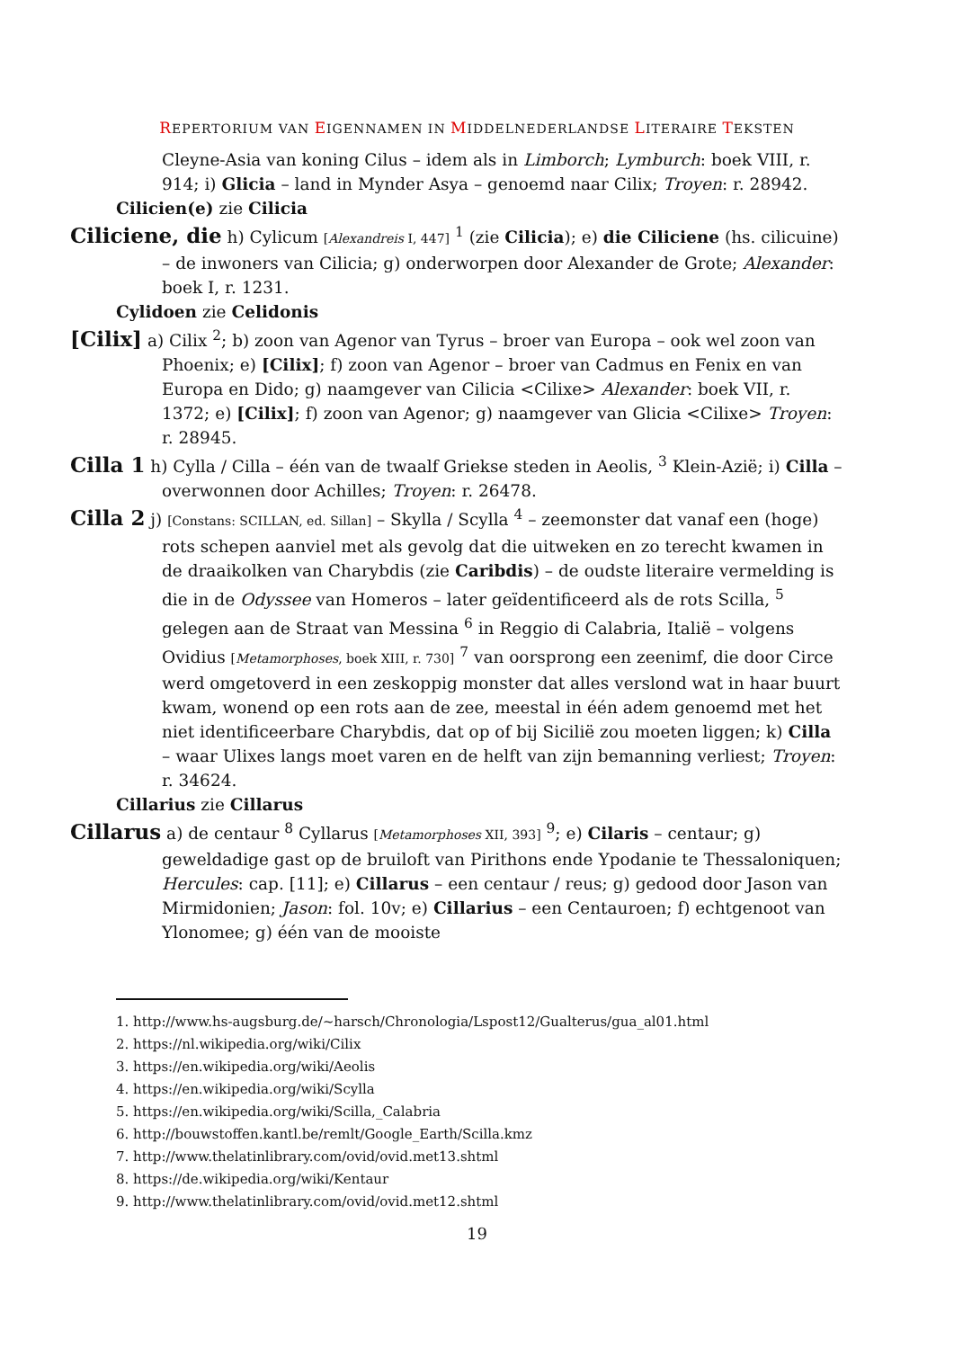REPERTORIUM VAN EIGENNAMEN IN MIDDELNEDERLANDSE LITERAIRE TEKSTEN
Cleyne-Asia van koning Cilus – idem als in Limborch; Lymburch: boek VIII, r. 914; i) Glicia – land in Mynder Asya – genoemd naar Cilix; Troyen: r. 28942.
Cilicien(e) zie Cilicia
Ciliciene, die h) Cylicum [Alexandreis I, 447] <sup>1</sup> (zie Cilicia); e) die Ciliciene (hs. cilicuine) – de inwoners van Cilicia; g) onderworpen door Alexander de Grote; Alexander: boek I, r. 1231.
Cylidoen zie Celidonis
[Cilix] a) Cilix <sup>2</sup>; b) zoon van Agenor van Tyrus – broer van Europa – ook wel zoon van Phoenix; e) [Cilix]; f) zoon van Agenor – broer van Cadmus en Fenix en van Europa en Dido; g) naamgever van Cilicia <Cilixe> Alexander: boek VII, r. 1372; e) [Cilix]; f) zoon van Agenor; g) naamgever van Glicia <Cilixe> Troyen: r. 28945.
Cilla 1 h) Cylla / Cilla – één van de twaalf Griekse steden in Aeolis, <sup>3</sup> Klein-Azië; i) Cilla – overwonnen door Achilles; Troyen: r. 26478.
Cilla 2 j) [Constans: SCILLAN, ed. Sillan] – Skylla / Scylla <sup>4</sup> – zeemonster dat vanaf een (hoge) rots schepen aanviel met als gevolg dat die uitweken en zo terecht kwamen in de draaikolken van Charybdis (zie Caribdis) – de oudste literaire vermelding is die in de Odyssee van Homeros – later geïdentificeerd als de rots Scilla, <sup>5</sup> gelegen aan de Straat van Messina <sup>6</sup> in Reggio di Calabria, Italië – volgens Ovidius [Metamorphoses, boek XIII, r. 730] <sup>7</sup> van oorsprong een zeenimf, die door Circe werd omgetoverd in een zeskoppig monster dat alles verslond wat in haar buurt kwam, wonend op een rots aan de zee, meestal in één adem genoemd met het niet identificeerbare Charybdis, dat op of bij Sicilië zou moeten liggen; k) Cilla – waar Ulixes langs moet varen en de helft van zijn bemanning verliest; Troyen: r. 34624.
Cillarius zie Cillarus
Cillarus a) de centaur <sup>8</sup> Cyllarus [Metamorphoses XII, 393] <sup>9</sup>; e) Cilaris – centaur; g) geweldadige gast op de bruiloft van Pirithons ende Ypodanie te Thessaloniquen; Hercules: cap. [11]; e) Cillarus – een centaur / reus; g) gedood door Jason van Mirmidonien; Jason: fol. 10v; e) Cillarius – een Centauroen; f) echtgenoot van Ylonomee; g) één van de mooiste
1. http://www.hs-augsburg.de/~harsch/Chronologia/Lspost12/Gualterus/gua_al01.html
2. https://nl.wikipedia.org/wiki/Cilix
3. https://en.wikipedia.org/wiki/Aeolis
4. https://en.wikipedia.org/wiki/Scylla
5. https://en.wikipedia.org/wiki/Scilla,_Calabria
6. http://bouwstoffen.kantl.be/remlt/Google_Earth/Scilla.kmz
7. http://www.thelatinlibrary.com/ovid/ovid.met13.shtml
8. https://de.wikipedia.org/wiki/Kentaur
9. http://www.thelatinlibrary.com/ovid/ovid.met12.shtml
19